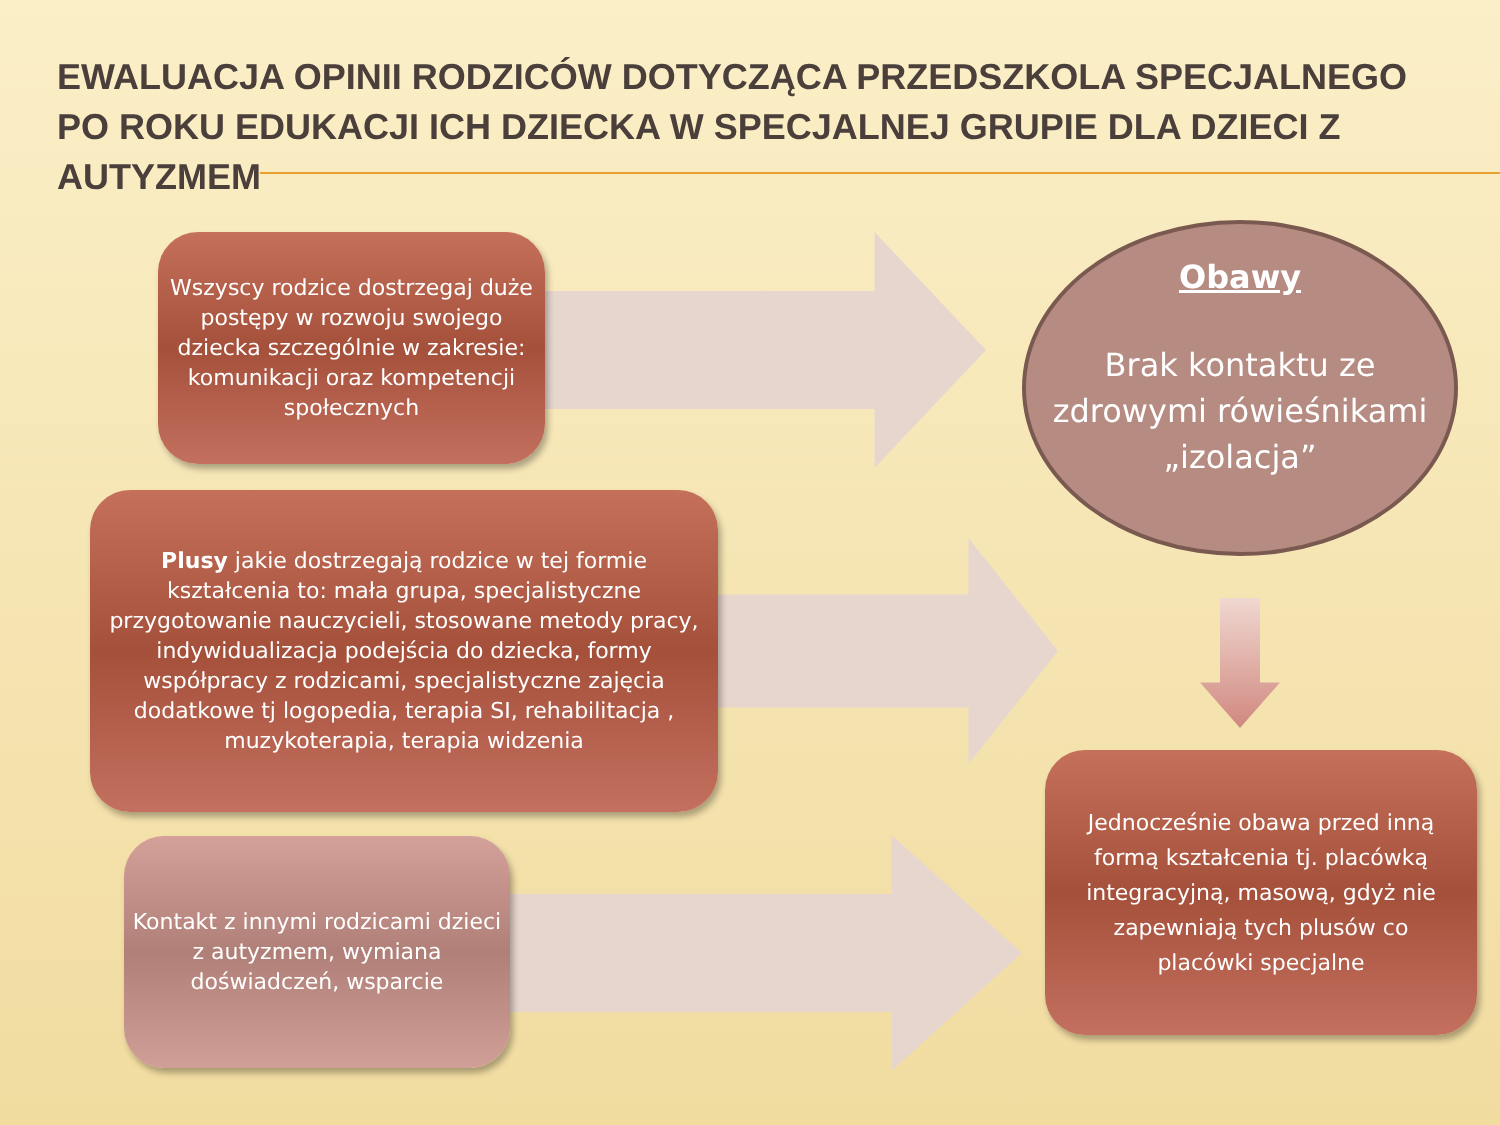EWALUACJA OPINII RODZICÓW DOTYCZĄCA PRZEDSZKOLA SPECJALNEGO PO ROKU EDUKACJI ICH DZIECKA W SPECJALNEJ GRUPIE DLA DZIECI Z AUTYZMEM
Wszyscy rodzice dostrzegaj duże postępy w rozwoju swojego dziecka szczególnie w zakresie: komunikacji oraz kompetencji społecznych
Plusy jakie dostrzegają rodzice w tej formie kształcenia to: mała grupa, specjalistyczne przygotowanie nauczycieli, stosowane metody pracy, indywidualizacja podejścia do dziecka, formy współpracy z rodzicami, specjalistyczne zajęcia dodatkowe tj logopedia, terapia SI, rehabilitacja , muzykoterapia, terapia widzenia
Kontakt z innymi rodzicami dzieci z autyzmem, wymiana doświadczeń, wsparcie
Obawy
Brak kontaktu ze zdrowymi rówieśnikami „izolacja”
Jednocześnie obawa przed inną formą kształcenia tj. placówką integracyjną, masową, gdyż nie zapewniają tych plusów co placówki specjalne